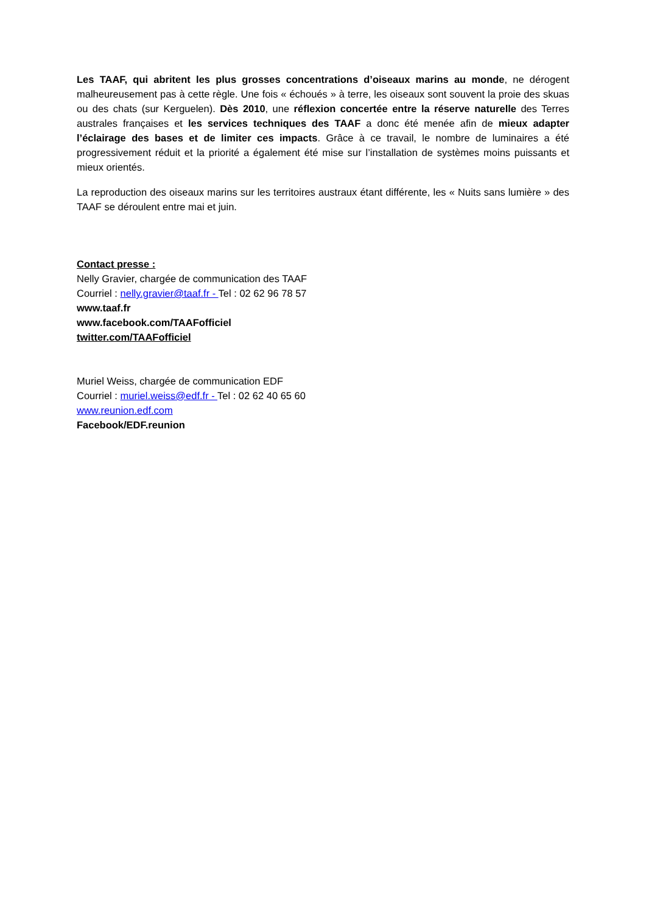Les TAAF, qui abritent les plus grosses concentrations d’oiseaux marins au monde, ne dérogent malheureusement pas à cette règle. Une fois « échoués » à terre, les oiseaux sont souvent la proie des skuas ou des chats (sur Kerguelen). Dès 2010, une réflexion concertée entre la réserve naturelle des Terres australes françaises et les services techniques des TAAF a donc été menée afin de mieux adapter l’éclairage des bases et de limiter ces impacts. Grâce à ce travail, le nombre de luminaires a été progressivement réduit et la priorité a également été mise sur l’installation de systèmes moins puissants et mieux orientés.
La reproduction des oiseaux marins sur les territoires austraux étant différente, les « Nuits sans lumière » des TAAF se déroulent entre mai et juin.
Contact presse :
Nelly Gravier, chargée de communication des TAAF
Courriel : nelly.gravier@taaf.fr - Tel : 02 62 96 78 57
www.taaf.fr
www.facebook.com/TAAFofficiel
twitter.com/TAAFofficiel
Muriel Weiss, chargée de communication EDF
Courriel : muriel.weiss@edf.fr - Tel : 02 62 40 65 60
www.reunion.edf.com
Facebook/EDF.reunion